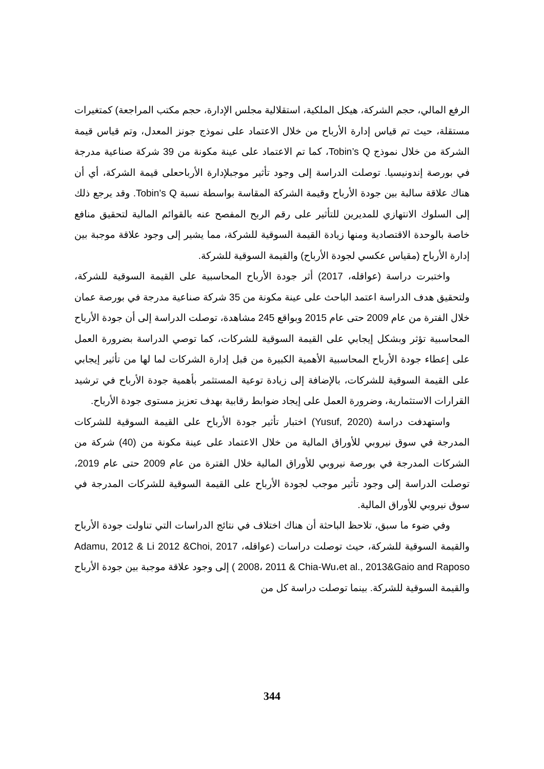الرفع المالي، حجم الشركة، هيكل الملكية، استقلالية مجلس الإدارة، حجم مكتب المراجعة) كمتغيرات مستقلة، حيث تم قياس إدارة الأرباح من خلال الاعتماد على نموذج جونز المعدل، وتم قياس قيمة الشركة من خلال نموذج Tobin’s Q، كما تم الاعتماد على عينة مكونة من 39 شركة صناعية مدرجة في بورصة إندونيسيا. توصلت الدراسة إلى وجود تأثير موجبلإدارة الأرباحعلى قيمة الشركة، أي أن هناك علاقة سالبة بين جودة الأرباح وقيمة الشركة المقاسة بواسطة نسبة Tobin’s Q. وقد يرجع ذلك إلى السلوك الانتهازي للمديرين للتأثير على رقم الربح المفصح عنه بالقوائم المالية لتحقيق منافع خاصة بالوحدة الاقتصادية ومنها زيادة القيمة السوقية للشركة، مما يشير إلى وجود علاقة موجبة بين إدارة الأرباح (مقياس عكسي لجودة الأرباح) والقيمة السوقية للشركة.
واختبرت دراسة (عواقله، 2017) أثر جودة الأرباح المحاسبية على القيمة السوقية للشركة، ولتحقيق هدف الدراسة اعتمد الباحث على عينة مكونة من 35 شركة صناعية مدرجة في بورصة عمان خلال الفترة من عام 2009 حتى عام 2015 وبواقع 245 مشاهدة، توصلت الدراسة إلى أن جودة الأرباح المحاسبية تؤثر وبشكل إيجابي على القيمة السوقية للشركات، كما توصي الدراسة بضرورة العمل على إعطاء جودة الأرباح المحاسبية الأهمية الكبيرة من قبل إدارة الشركات لما لها من تأثير إيجابي على القيمة السوقية للشركات، بالإضافة إلى زيادة توعية المستثمر بأهمية جودة الأرباح في ترشيد القرارات الاستثمارية، وضرورة العمل على إيجاد ضوابط رقابية بهدف تعزيز مستوى جودة الأرباح.
واستهدفت دراسة (Yusuf, 2020) اختبار تأثير جودة الأرباح على القيمة السوقية للشركات المدرجة في سوق نيروبي للأوراق المالية من خلال الاعتماد على عينة مكونة من (40) شركة من الشركات المدرجة في بورصة نيروبي للأوراق المالية خلال الفترة من عام 2009 حتى عام 2019، توصلت الدراسة إلى وجود تأثير موجب لجودة الأرباح على القيمة السوقية للشركات المدرجة في سوق نيروبي للأوراق المالية.
وفي ضوء ما سبق، تلاحظ الباحثة أن هناك اختلاف في نتائج الدراسات التي تناولت جودة الأرباح والقيمة السوقية للشركة، حيث توصلت دراسات (عواقله، 2017 Adamu, 2012 & Li 2012 &Choi, 2008، 2011 & Chia-Wu،et al., 2013&Gaio and Raposo ) إلى وجود علاقة موجبة بين جودة الأرباح والقيمة السوقية للشركة. بينما توصلت دراسة كل من
344